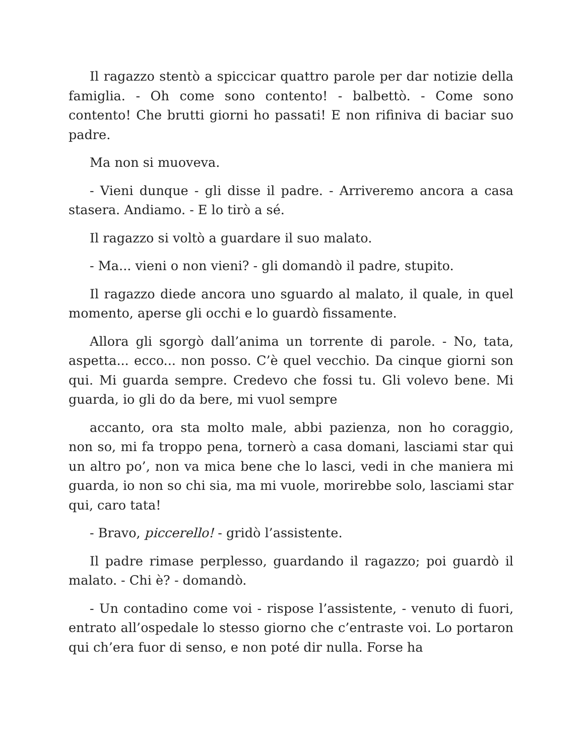Il ragazzo stentò a spiccicar quattro parole per dar notizie della famiglia. - Oh come sono contento! - balbettò. - Come sono contento! Che brutti giorni ho passati! E non rifiniva di baciar suo padre.
Ma non si muoveva.
- Vieni dunque - gli disse il padre. - Arriveremo ancora a casa stasera. Andiamo. - E lo tirò a sé.
Il ragazzo si voltò a guardare il suo malato.
- Ma... vieni o non vieni? - gli domandò il padre, stupito.
Il ragazzo diede ancora uno sguardo al malato, il quale, in quel momento, aperse gli occhi e lo guardò fissamente.
Allora gli sgorgò dall’anima un torrente di parole. - No, tata, aspetta... ecco... non posso. C’è quel vecchio. Da cinque giorni son qui. Mi guarda sempre. Credevo che fossi tu. Gli volevo bene. Mi guarda, io gli do da bere, mi vuol sempre
accanto, ora sta molto male, abbi pazienza, non ho coraggio, non so, mi fa troppo pena, tornerò a casa domani, lasciami star qui un altro po’, non va mica bene che lo lasci, vedi in che maniera mi guarda, io non so chi sia, ma mi vuole, morirebbe solo, lasciami star qui, caro tata!
- Bravo, piccerello! - gridò l’assistente.
Il padre rimase perplesso, guardando il ragazzo; poi guardò il malato. - Chi è? - domandò.
- Un contadino come voi - rispose l’assistente, - venuto di fuori, entrato all’ospedale lo stesso giorno che c’entraste voi. Lo portaron qui ch’era fuor di senso, e non poté dir nulla. Forse ha